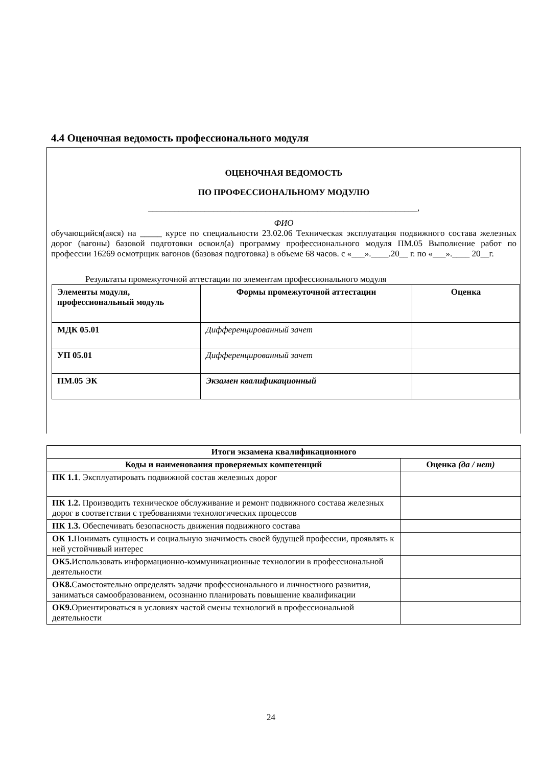4.4 Оценочная ведомость профессионального модуля
ОЦЕНОЧНАЯ ВЕДОМОСТЬ
ПО ПРОФЕССИОНАЛЬНОМУ МОДУЛЮ
______________________________________________________________,
ФИО
обучающийся(аяся) на _____ курсе по специальности 23.02.06 Техническая эксплуатация подвижного состава железных дорог (вагоны) базовой подготовки освоил(а) программу профессионального модуля ПМ.05 Выполнение работ по профессии 16269 осмотрщик вагонов (базовая подготовка) в объеме 68 часов. с «___».____.20__ г. по «___».____ 20__г.
Результаты промежуточной аттестации по элементам профессионального модуля
| Элементы модуля, профессиональный модуль | Формы промежуточной аттестации | Оценка |
| МДК 05.01 | Дифференцированный зачет | |
| УП 05.01 | Дифференцированный зачет | |
| ПМ.05 ЭК | Экзамен квалификационный | |
| Итоги экзамена квалификационного | |
| --- | --- |
| Коды и наименования проверяемых компетенций | Оценка (да / нет) |
| ПК 1.1 . Эксплуатировать подвижной состав железных дорог | |
| ПК 1.2. Производить техническое обслуживание и ремонт подвижного состава железных дорог в соответствии с требованиями технологических процессов | |
| ПК 1.3. Обеспечивать безопасность движения подвижного состава | |
| ОК 1. Понимать сущность и социальную значимость своей будущей профессии, проявлять к ней устойчивый интерес | |
| ОК5. Использовать информационно-коммуникационные технологии в профессиональной деятельности | |
| ОК8. Самостоятельно определять задачи профессионального и личностного развития, заниматься самообразованием, осознанно планировать повышение квалификации | |
| ОК9. Ориентироваться в условиях частой смены технологий в профессиональной деятельности | |
24